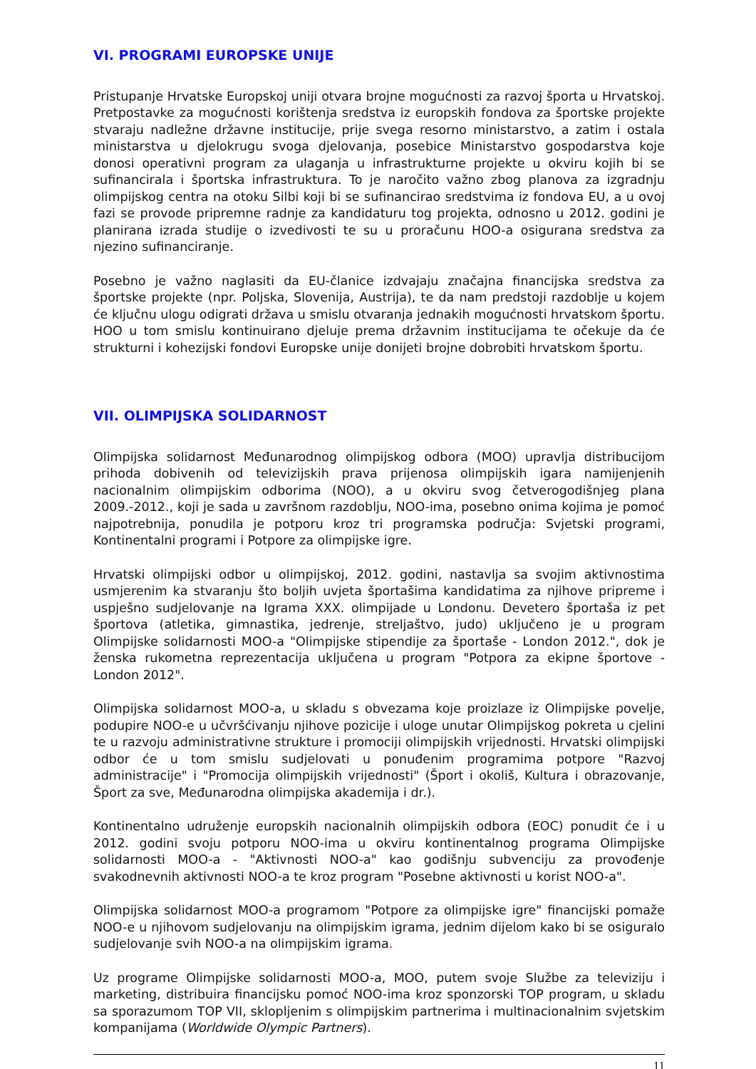VI. PROGRAMI EUROPSKE UNIJE
Pristupanje Hrvatske Europskoj uniji otvara brojne mogućnosti za razvoj športa u Hrvatskoj. Pretpostavke za mogućnosti korištenja sredstva iz europskih fondova za športske projekte stvaraju nadležne državne institucije, prije svega resorno ministarstvo, a zatim i ostala ministarstva u djelokrugu svoga djelovanja, posebice Ministarstvo gospodarstva koje donosi operativni program za ulaganja u infrastrukturne projekte u okviru kojih bi se sufinancirala i športska infrastruktura. To je naročito važno zbog planova za izgradnju olimpijskog centra na otoku Silbi koji bi se sufinancirao sredstvima iz fondova EU, a u ovoj fazi se provode pripremne radnje za kandidaturu tog projekta, odnosno u 2012. godini je planirana izrada studije o izvedivosti te su u proračunu HOO-a osigurana sredstva za njezino sufinanciranje.
Posebno je važno naglasiti da EU-članice izdvajaju značajna financijska sredstva za športske projekte (npr. Poljska, Slovenija, Austrija), te da nam predstoji razdoblje u kojem će ključnu ulogu odigrati država u smislu otvaranja jednakih mogućnosti hrvatskom športu. HOO u tom smislu kontinuirano djeluje prema državnim institucijama te očekuje da će strukturni i kohezijski fondovi Europske unije donijeti brojne dobrobiti hrvatskom športu.
VII. OLIMPIJSKA SOLIDARNOST
Olimpijska solidarnost Međunarodnog olimpijskog odbora (MOO) upravlja distribucijom prihoda dobivenih od televizijskih prava prijenosa olimpijskih igara namijenjenih nacionalnim olimpijskim odborima (NOO), a u okviru svog četverogodišnjeg plana 2009.-2012., koji je sada u završnom razdoblju, NOO-ima, posebno onima kojima je pomoć najpotrebnija, ponudila je potporu kroz tri programska područja: Svjetski programi, Kontinentalni programi i Potpore za olimpijske igre.
Hrvatski olimpijski odbor u olimpijskoj, 2012. godini, nastavlja sa svojim aktivnostima usmjerenim ka stvaranju što boljih uvjeta športašima kandidatima za njihove pripreme i uspješno sudjelovanje na Igrama XXX. olimpijade u Londonu. Devetero športaša iz pet športova (atletika, gimnastika, jedrenje, streljaštvo, judo) uključeno je u program Olimpijske solidarnosti MOO-a "Olimpijske stipendije za športaše - London 2012.", dok je ženska rukometna reprezentacija uključena u program "Potpora za ekipne športove - London 2012".
Olimpijska solidarnost MOO-a, u skladu s obvezama koje proizlaze iz Olimpijske povelje, podupire NOO-e u učvršćivanju njihove pozicije i uloge unutar Olimpijskog pokreta u cjelini te u razvoju administrativne strukture i promociji olimpijskih vrijednosti. Hrvatski olimpijski odbor će u tom smislu sudjelovati u ponuđenim programima potpore "Razvoj administracije" i "Promocija olimpijskih vrijednosti" (Šport i okoliš, Kultura i obrazovanje, Šport za sve, Međunarodna olimpijska akademija i dr.).
Kontinentalno udruženje europskih nacionalnih olimpijskih odbora (EOC) ponudit će i u 2012. godini svoju potporu NOO-ima u okviru kontinentalnog programa Olimpijske solidarnosti MOO-a - "Aktivnosti NOO-a" kao godišnju subvenciju za provođenje svakodnevnih aktivnosti NOO-a te kroz program "Posebne aktivnosti u korist NOO-a".
Olimpijska solidarnost MOO-a programom "Potpore za olimpijske igre" financijski pomaže NOO-e u njihovom sudjelovanju na olimpijskim igrama, jednim dijelom kako bi se osiguralo sudjelovanje svih NOO-a na olimpijskim igrama.
Uz programe Olimpijske solidarnosti MOO-a, MOO, putem svoje Službe za televiziju i marketing, distribuira financijsku pomoć NOO-ima kroz sponzorski TOP program, u skladu sa sporazumom TOP VII, sklopljenim s olimpijskim partnerima i multinacionalnim svjetskim kompanijama (Worldwide Olympic Partners).
11